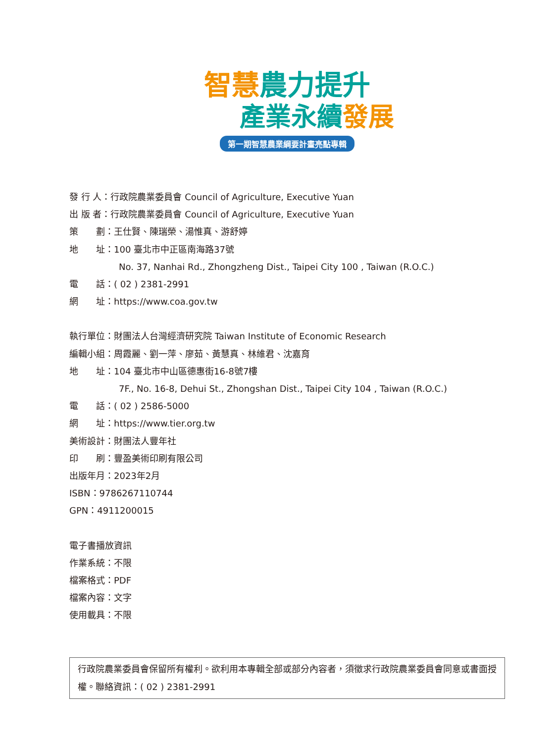智慧農力提升
產業永續發展
第一期智慧農業綱要計畫亮點專輯
發 行 人：行政院農業委員會 Council of Agriculture, Executive Yuan
出 版 者：行政院農業委員會 Council of Agriculture, Executive Yuan
策　　劃：王仕賢、陳瑞榮、湯惟真、游舒婷
地　　址：100 臺北市中正區南海路37號
No. 37, Nanhai Rd., Zhongzheng Dist., Taipei City 100 , Taiwan (R.O.C.)
電　　話：( 02 ) 2381-2991
網　　址：https://www.coa.gov.tw
執行單位：財團法人台灣經濟研究院 Taiwan Institute of Economic Research
編輯小組：周霞麗、劉一萍、廖茹、黃慧真、林維君、沈嘉育
地　　址：104 臺北市中山區德惠街16-8號7樓
7F., No. 16-8, Dehui St., Zhongshan Dist., Taipei City 104 , Taiwan (R.O.C.)
電　　話：( 02 ) 2586-5000
網　　址：https://www.tier.org.tw
美術設計：財團法人豐年社
印　　刷：豐盈美術印刷有限公司
出版年月：2023年2月
ISBN：9786267110744
GPN：4911200015
電子書播放資訊
作業系統：不限
檔案格式：PDF
檔案內容：文字
使用載具：不限
行政院農業委員會保留所有權利。欲利用本專輯全部或部分內容者，須徵求行政院農業委員會同意或書面授權。聯絡資訊：( 02 ) 2381-2991